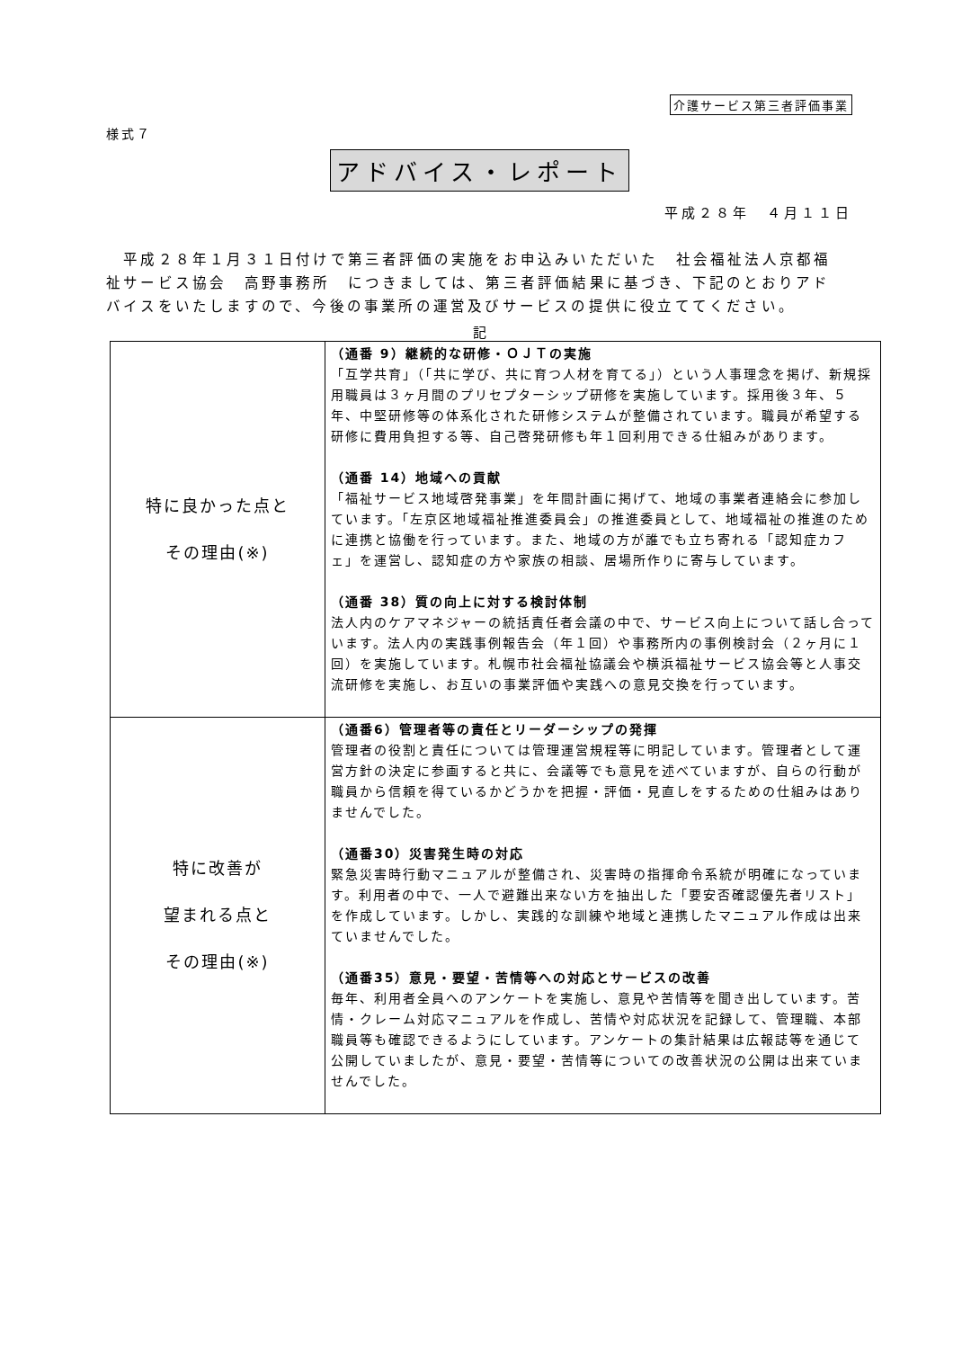介護サービス第三者評価事業
様式７
アドバイス・レポート
平成２８年　４月１１日
　平成２８年１月３１日付けで第三者評価の実施をお申込みいただいた　社会福祉法人京都福祉サービス協会　高野事務所　につきましては、第三者評価結果に基づき、下記のとおりアドバイスをいたしますので、今後の事業所の運営及びサービスの提供に役立ててください。
記
| 特に良かった点と その理由(※) | （通番 9）継続的な研修・ＯＪＴの実施 「互学共育」（「共に学び、共に育つ人材を育てる」）という人事理念を掲げ、新規採用職員は３ヶ月間のプリセプターシップ研修を実施しています。採用後３年、５年、中堅研修等の体系化された研修システムが整備されています。職員が希望する研修に費用負担する等、自己啓発研修も年１回利用できる仕組みがあります。 （通番 14）地域への貢献 「福祉サービス地域啓発事業」を年間計画に掲げて、地域の事業者連絡会に参加しています。「左京区地域福祉推進委員会」の推進委員として、地域福祉の推進のために連携と協働を行っています。また、地域の方が誰でも立ち寄れる「認知症カフェ」を運営し、認知症の方や家族の相談、居場所作りに寄与しています。 （通番 38）質の向上に対する検討体制 法人内のケアマネジャーの統括責任者会議の中で、サービス向上について話し合っています。法人内の実践事例報告会（年１回）や事務所内の事例検討会（２ヶ月に１回）を実施しています。札幌市社会福祉協議会や横浜福祉サービス協会等と人事交流研修を実施し、お互いの事業評価や実践への意見交換を行っています。 |
| 特に改善が 望まれる点と その理由(※) | （通番6）管理者等の責任とリーダーシップの発揮 管理者の役割と責任については管理運営規程等に明記しています。管理者として運営方針の決定に参画すると共に、会議等でも意見を述べていますが、自らの行動が職員から信頼を得ているかどうかを把握・評価・見直しをするための仕組みはありませんでした。 （通番30）災害発生時の対応 緊急災害時行動マニュアルが整備され、災害時の指揮命令系統が明確になっています。利用者の中で、一人で避難出来ない方を抽出した「要安否確認優先者リスト」を作成しています。しかし、実践的な訓練や地域と連携したマニュアル作成は出来ていませんでした。 （通番35）意見・要望・苦情等への対応とサービスの改善 毎年、利用者全員へのアンケートを実施し、意見や苦情等を聞き出しています。苦情・クレーム対応マニュアルを作成し、苦情や対応状況を記録して、管理職、本部職員等も確認できるようにしています。アンケートの集計結果は広報誌等を通じて公開していましたが、意見・要望・苦情等についての改善状況の公開は出来ていませんでした。 |